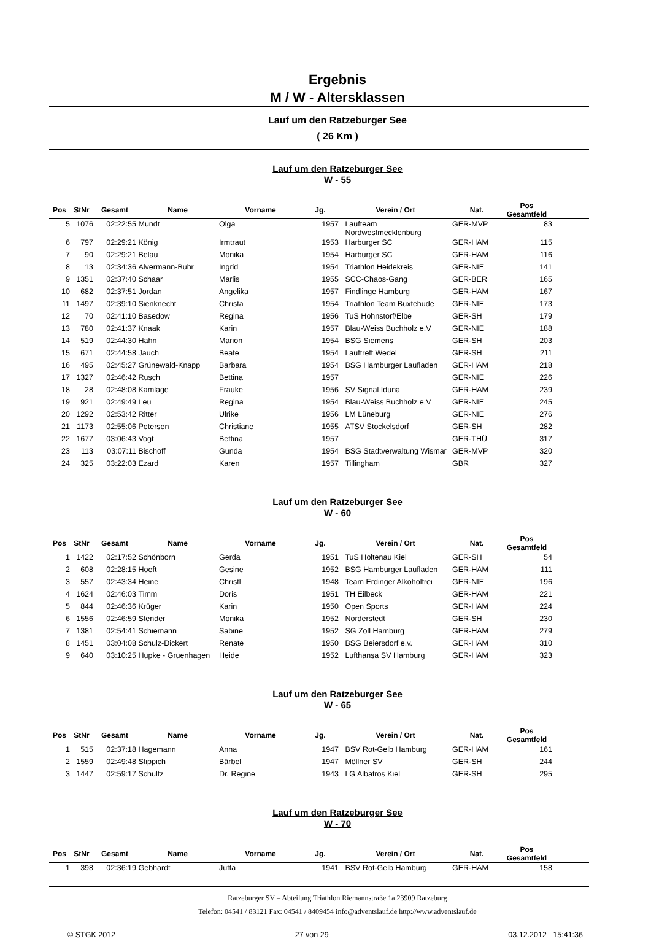Ergebnis
M / W - Altersklassen
Lauf um den Ratzeburger See
( 26 Km )
Lauf um den Ratzeburger See
W - 55
| Pos | StNr | Gesamt | Name | Vorname | Jg. | Verein / Ort | Nat. | Pos Gesamtfeld | |
| --- | --- | --- | --- | --- | --- | --- | --- | --- | --- |
| 5 | 1076 | 02:22:55 | Mundt | Olga | 1957 | Laufteam Nordwestmecklenburg | GER-MVP | 83 | |
| 6 | 797 | 02:29:21 | König | Irmtraut | 1953 | Harburger SC | GER-HAM | 115 | |
| 7 | 90 | 02:29:21 | Belau | Monika | 1954 | Harburger SC | GER-HAM | 116 | |
| 8 | 13 | 02:34:36 | Alvermann-Buhr | Ingrid | 1954 | Triathlon Heidekreis | GER-NIE | 141 | |
| 9 | 1351 | 02:37:40 | Schaar | Marlis | 1955 | SCC-Chaos-Gang | GER-BER | 165 | |
| 10 | 682 | 02:37:51 | Jordan | Angelika | 1957 | Findlinge Hamburg | GER-HAM | 167 | |
| 11 | 1497 | 02:39:10 | Sienknecht | Christa | 1954 | Triathlon Team Buxtehude | GER-NIE | 173 | |
| 12 | 70 | 02:41:10 | Basedow | Regina | 1956 | TuS Hohnstorf/Elbe | GER-SH | 179 | |
| 13 | 780 | 02:41:37 | Knaak | Karin | 1957 | Blau-Weiss Buchholz e.V | GER-NIE | 188 | |
| 14 | 519 | 02:44:30 | Hahn | Marion | 1954 | BSG Siemens | GER-SH | 203 | |
| 15 | 671 | 02:44:58 | Jauch | Beate | 1954 | Lauftreff Wedel | GER-SH | 211 | |
| 16 | 495 | 02:45:27 | Grünewald-Knapp | Barbara | 1954 | BSG Hamburger Laufladen | GER-HAM | 218 | |
| 17 | 1327 | 02:46:42 | Rusch | Bettina | 1957 | | GER-NIE | 226 | |
| 18 | 28 | 02:48:08 | Kamlage | Frauke | 1956 | SV Signal Iduna | GER-HAM | 239 | |
| 19 | 921 | 02:49:49 | Leu | Regina | 1954 | Blau-Weiss Buchholz e.V | GER-NIE | 245 | |
| 20 | 1292 | 02:53:42 | Ritter | Ulrike | 1956 | LM Lüneburg | GER-NIE | 276 | |
| 21 | 1173 | 02:55:06 | Petersen | Christiane | 1955 | ATSV Stockelsdorf | GER-SH | 282 | |
| 22 | 1677 | 03:06:43 | Vogt | Bettina | 1957 | | GER-THÜ | 317 | |
| 23 | 113 | 03:07:11 | Bischoff | Gunda | 1954 | BSG Stadtverwaltung Wismar | GER-MVP | 320 | |
| 24 | 325 | 03:22:03 | Ezard | Karen | 1957 | Tillingham | GBR | 327 | |
Lauf um den Ratzeburger See
W - 60
| Pos | StNr | Gesamt | Name | Vorname | Jg. | Verein / Ort | Nat. | Pos Gesamtfeld | |
| --- | --- | --- | --- | --- | --- | --- | --- | --- | --- |
| 1 | 1422 | 02:17:52 | Schönborn | Gerda | 1951 | TuS Holtenau Kiel | GER-SH | 54 | |
| 2 | 608 | 02:28:15 | Hoeft | Gesine | 1952 | BSG Hamburger Laufladen | GER-HAM | 111 | |
| 3 | 557 | 02:43:34 | Heine | Christl | 1948 | Team Erdinger Alkoholfrei | GER-NIE | 196 | |
| 4 | 1624 | 02:46:03 | Timm | Doris | 1951 | TH Eilbeck | GER-HAM | 221 | |
| 5 | 844 | 02:46:36 | Krüger | Karin | 1950 | Open Sports | GER-HAM | 224 | |
| 6 | 1556 | 02:46:59 | Stender | Monika | 1952 | Norderstedt | GER-SH | 230 | |
| 7 | 1381 | 02:54:41 | Schiemann | Sabine | 1952 | SG Zoll Hamburg | GER-HAM | 279 | |
| 8 | 1451 | 03:04:08 | Schulz-Dickert | Renate | 1950 | BSG Beiersdorf e.v. | GER-HAM | 310 | |
| 9 | 640 | 03:10:25 | Hupke - Gruenhagen | Heide | 1952 | Lufthansa SV Hamburg | GER-HAM | 323 | |
Lauf um den Ratzeburger See
W - 65
| Pos | StNr | Gesamt | Name | Vorname | Jg. | Verein / Ort | Nat. | Pos Gesamtfeld | |
| --- | --- | --- | --- | --- | --- | --- | --- | --- | --- |
| 1 | 515 | 02:37:18 | Hagemann | Anna | 1947 | BSV Rot-Gelb Hamburg | GER-HAM | 161 | |
| 2 | 1559 | 02:49:48 | Stippich | Bärbel | 1947 | Möllner SV | GER-SH | 244 | |
| 3 | 1447 | 02:59:17 | Schultz | Dr. Regine | 1943 | LG Albatros Kiel | GER-SH | 295 | |
Lauf um den Ratzeburger See
W - 70
| Pos | StNr | Gesamt | Name | Vorname | Jg. | Verein / Ort | Nat. | Pos Gesamtfeld | |
| --- | --- | --- | --- | --- | --- | --- | --- | --- | --- |
| 1 | 398 | 02:36:19 | Gebhardt | Jutta | 1941 | BSV Rot-Gelb Hamburg | GER-HAM | 158 | |
Ratzeburger SV – Abteilung Triathlon Riemannstraße 1a 23909 Ratzeburg
Telefon: 04541 / 83121 Fax: 04541 / 8409454 info@adventslauf.de http://www.adventslauf.de
© STGK 2012 27 von 29 03.12.2012 15:41:36